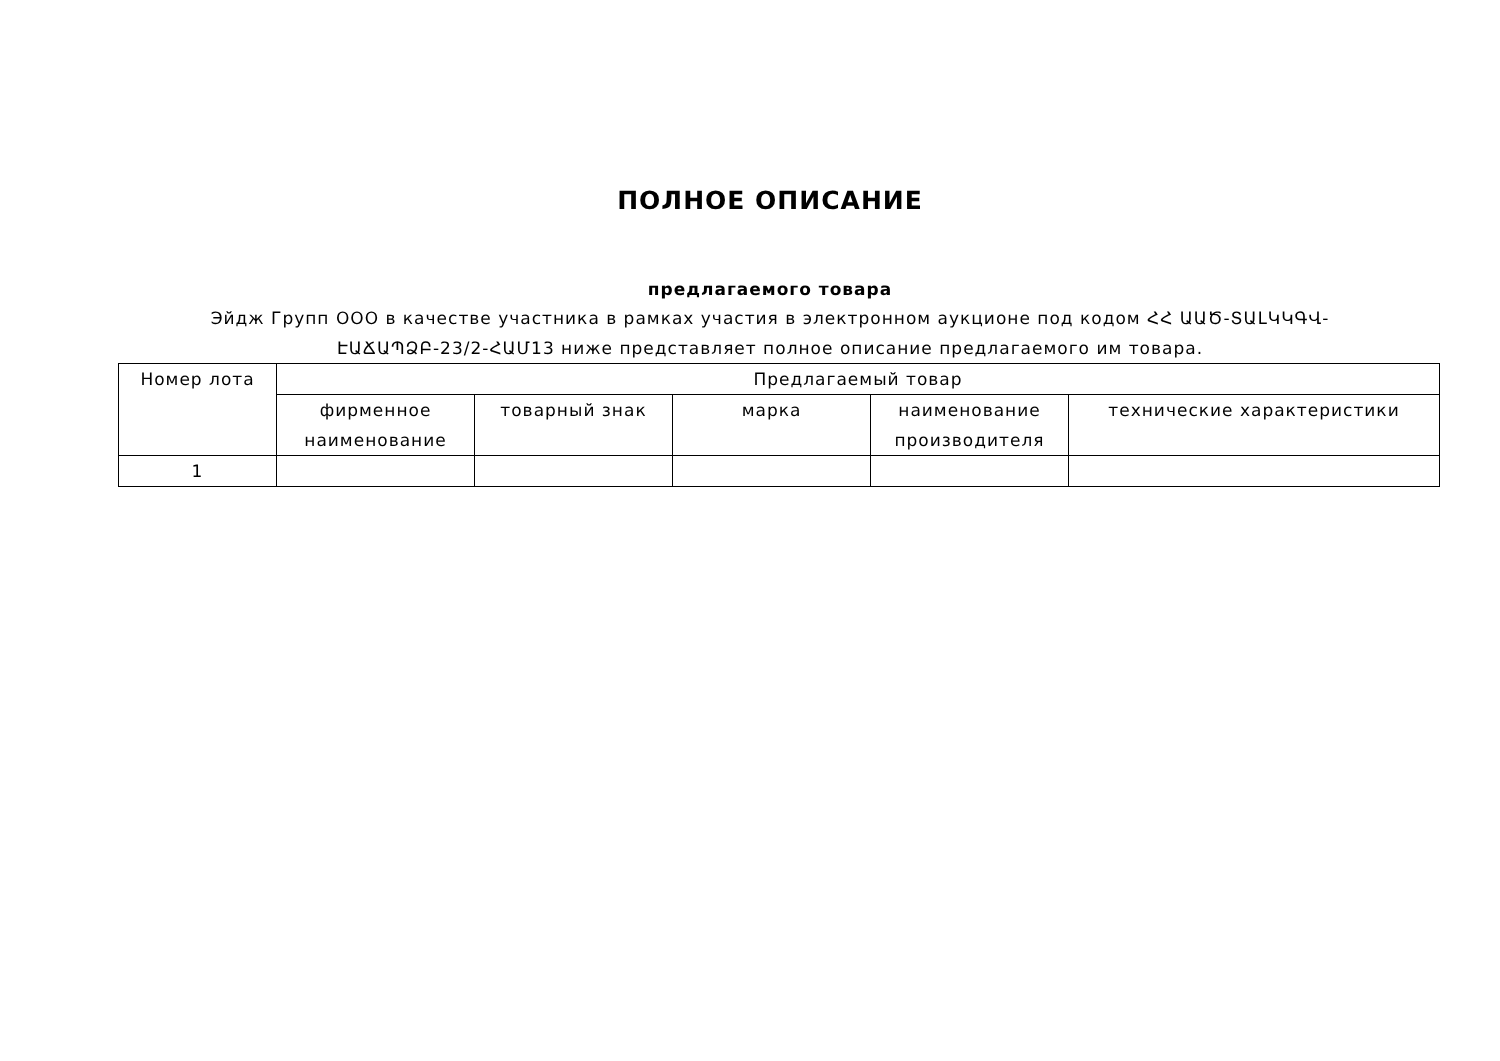ПОЛНОЕ ОПИСАНИЕ
предлагаемого товара
Эйдж Групп ООО в качестве участника в рамках участия в электронном аукционе под кодом ՀՀ ԱԱԾ-ՏԱԼԿԿԳՎ-ԷԱՃԱՊՁԲ-23/2-ՀԱՄ13 ниже представляет полное описание предлагаемого им товара.
| Номер лота | Предлагаемый товар | | | | |
| --- | --- | --- | --- | --- | --- |
| | фирменное наименование | товарный знак | марка | наименование производителя | технические характеристики |
| 1 | | | | | |